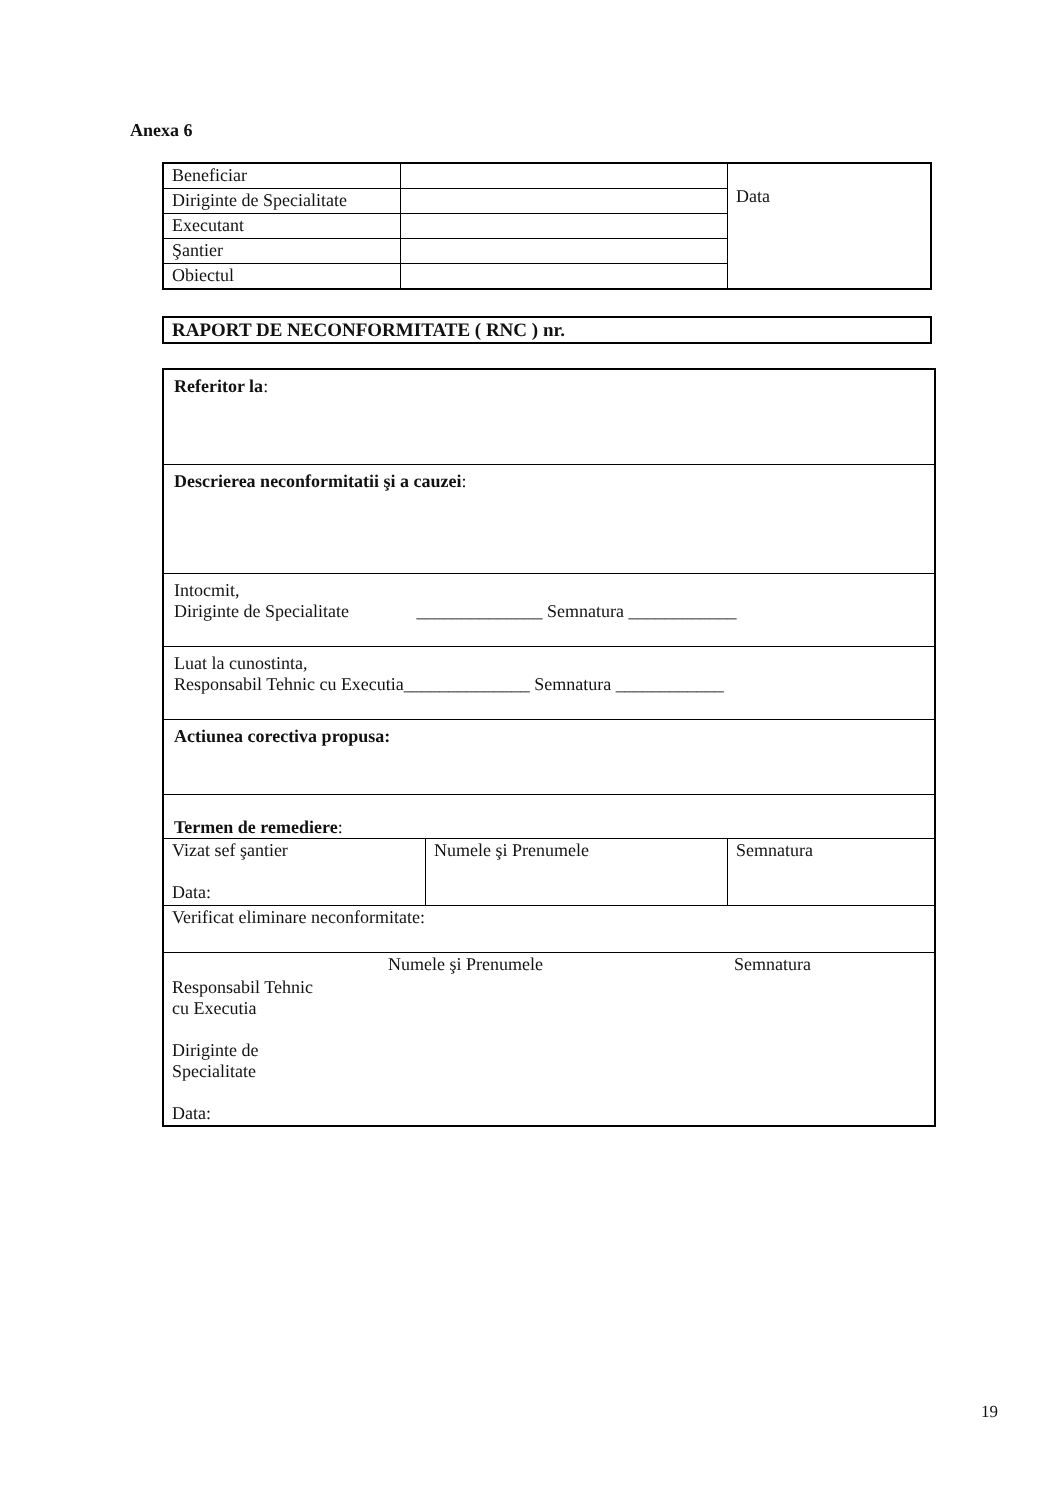Anexa 6
| Beneficiar | | Data |
| Diriginte de Specialitate | | |
| Executant | | |
| Şantier | | |
| Obiectul | | |
RAPORT DE NECONFORMITATE ( RNC ) nr.
Referitor la:
Descrierea neconformitatii şi a cauzei:
Intocmit,
Diriginte de Specialitate ______________ Semnatura ____________
Luat la cunostinta,
Responsabil Tehnic cu Executia______________ Semnatura ____________
Actiunea corectiva propusa:
Termen de remediere:
| Vizat sef şantier Data: | Numele şi Prenumele | Semnatura |
| Verificat eliminare neconformitate: | | |
| | Numele şi Prenumele | Semnatura |
| Responsabil Tehnic cu Executia Diriginte de Specialitate Data: | | |
19